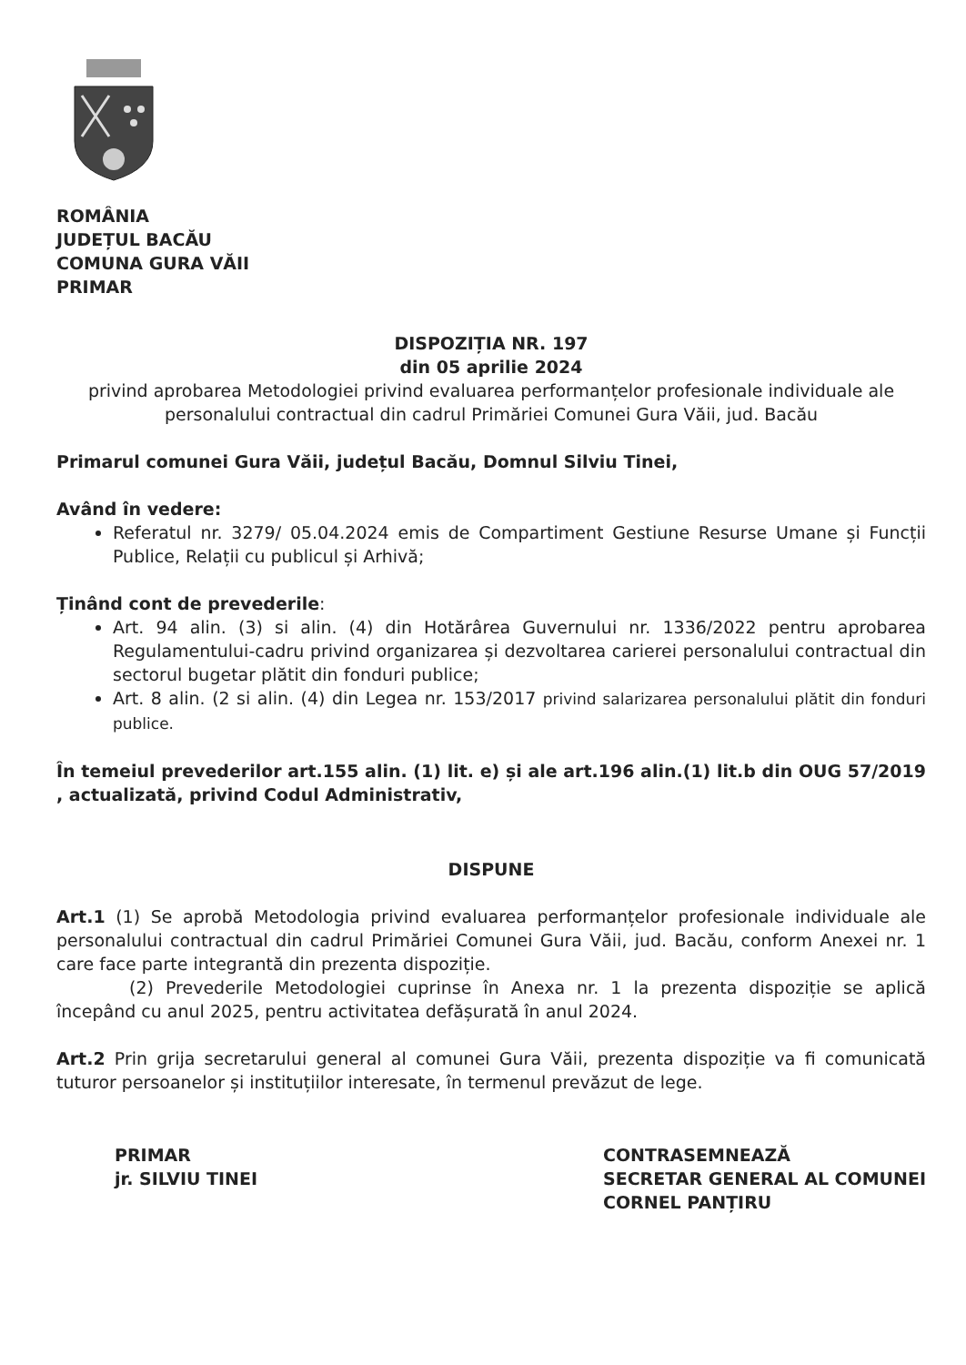ROMÂNIA
JUDEȚUL BACĂU
COMUNA GURA VĂII
PRIMAR
DISPOZIȚIA NR. 197
din 05 aprilie 2024
privind aprobarea Metodologiei privind evaluarea performanțelor profesionale individuale ale personalului contractual din cadrul Primăriei Comunei Gura Văii, jud. Bacău
Primarul comunei Gura Văii, județul Bacău, Domnul Silviu Tinei,
Având în vedere:
Referatul nr. 3279/ 05.04.2024 emis de Compartiment Gestiune Resurse Umane și Funcții Publice, Relații cu publicul și Arhivă;
Ținând cont de prevederile:
Art. 94 alin. (3) si alin. (4) din Hotărârea Guvernului nr. 1336/2022 pentru aprobarea Regulamentului-cadru privind organizarea și dezvoltarea carierei personalului contractual din sectorul bugetar plătit din fonduri publice;
Art. 8 alin. (2 si alin. (4) din Legea nr. 153/2017 privind salarizarea personalului plătit din fonduri publice.
În temeiul prevederilor art.155 alin. (1) lit. e) și ale art.196 alin.(1) lit.b din OUG 57/2019 , actualizată, privind Codul Administrativ,
DISPUNE
Art.1 (1) Se aprobă Metodologia privind evaluarea performanțelor profesionale individuale ale personalului contractual din cadrul Primăriei Comunei Gura Văii, jud. Bacău, conform Anexei nr. 1 care face parte integrantă din prezenta dispoziție.
(2) Prevederile Metodologiei cuprinse în Anexa nr. 1 la prezenta dispoziție se aplică începând cu anul 2025, pentru activitatea defășurată în anul 2024.
Art.2 Prin grija secretarului general al comunei Gura Văii, prezenta dispoziție va fi comunicată tuturor persoanelor și instituțiilor interesate, în termenul prevăzut de lege.
PRIMAR
jr. SILVIU TINEI
CONTRASEMNEAZĂ
SECRETAR GENERAL AL COMUNEI
CORNEL PANȚIRU